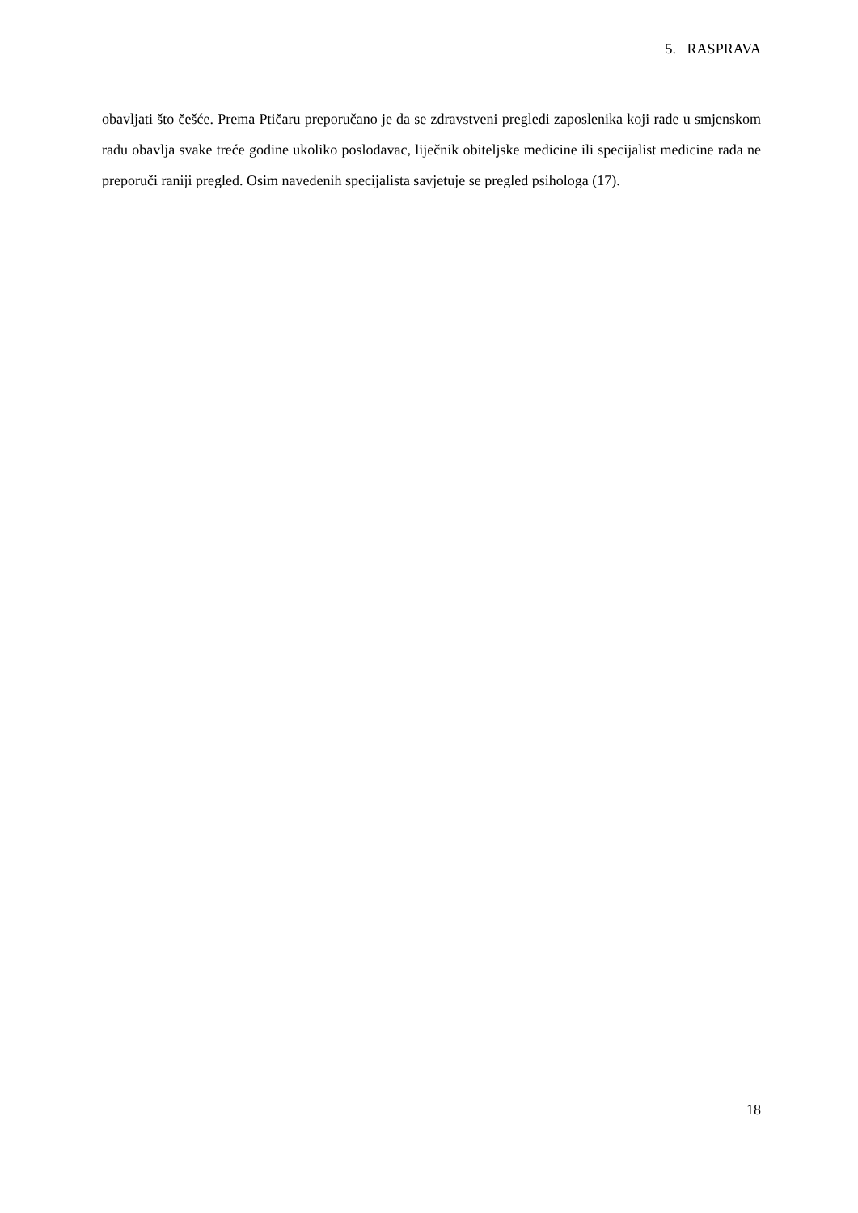5. RASPRAVA
obavljati što češće. Prema Ptičaru preporučano je da se zdravstveni pregledi zaposlenika koji rade u smjenskom radu obavlja svake treće godine ukoliko poslodavac, liječnik obiteljske medicine ili specijalist medicine rada ne preporuči raniji pregled. Osim navedenih specijalista savjetuje se pregled psihologa (17).
18